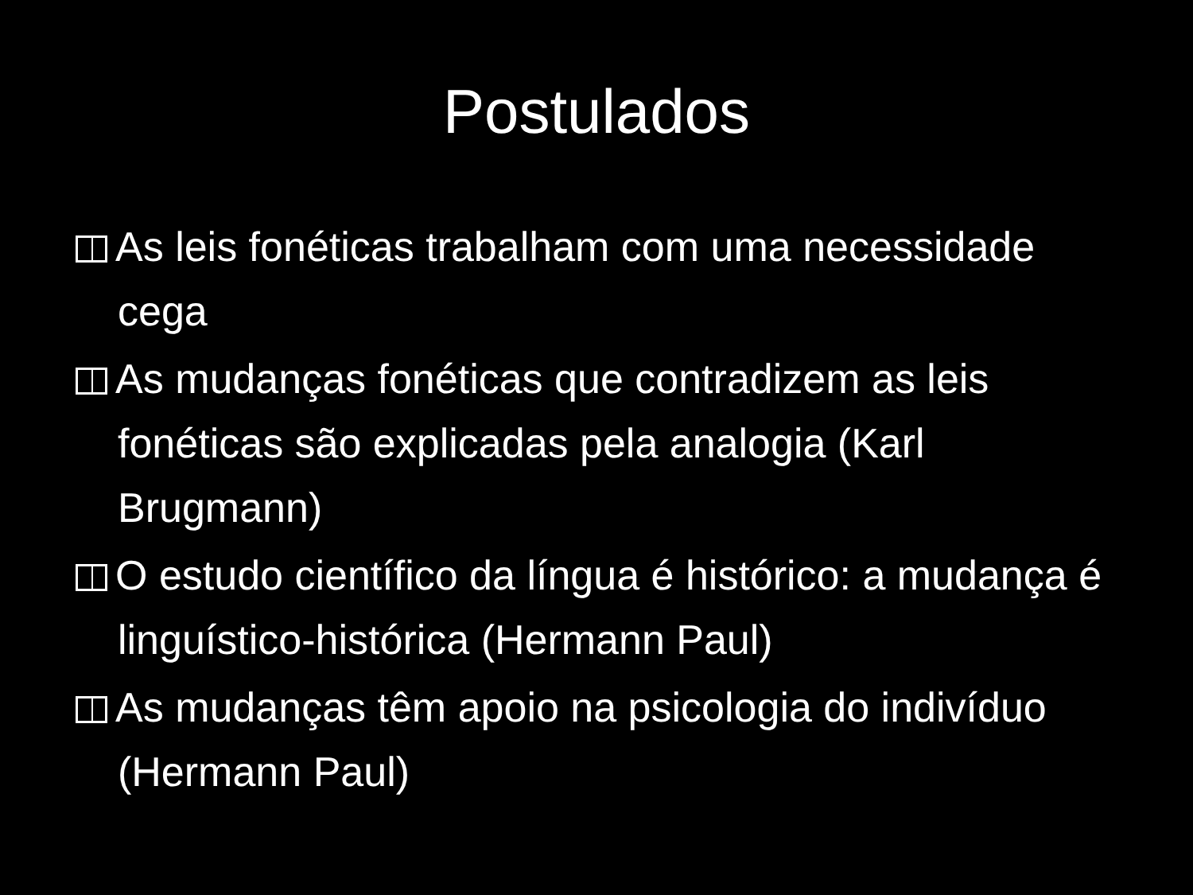Postulados
As leis fonéticas trabalham com uma necessidade cega
As mudanças fonéticas que contradizem as leis fonéticas são explicadas pela analogia (Karl Brugmann)
O estudo científico da língua é histórico: a mudança é linguístico-histórica (Hermann Paul)
As mudanças têm apoio na psicologia do indivíduo (Hermann Paul)